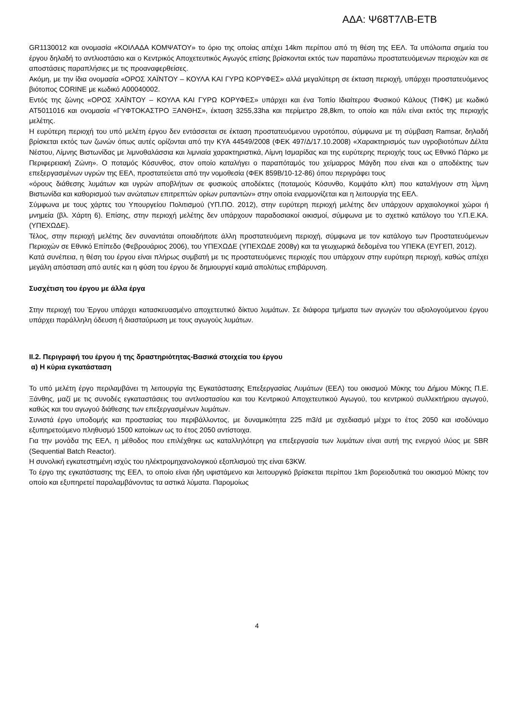ΑΔΑ: Ψ68Τ7ΛΒ-ΕΤΒ
GR1130012 και ονομασία «ΚΟΙΛΑΔΑ ΚΟΜΨΑΤΟΥ» το όριο της οποίας απέχει 14km περίπου από τη θέση της ΕΕΛ. Τα υπόλοιπα σημεία του έργου δηλαδή το αντλιοστάσιο και ο Κεντρικός Αποχετευτικός Αγωγός επίσης βρίσκονται εκτός των παραπάνω προστατευόμενων περιοχών και σε αποστάσεις παραπλήσιες με τις προαναφερθείσες.
Ακόμη, με την ίδια ονομασία «ΟΡΟΣ ΧΑΪΝΤΟΥ – ΚΟΥΛΑ ΚΑΙ ΓΥΡΩ ΚΟΡΥΦΕΣ» αλλά μεγαλύτερη σε έκταση περιοχή, υπάρχει προστατευόμενος βιότοπος CORINE με κωδικό A00040002.
Εντός της ζώνης «ΟΡΟΣ ΧΑΪΝΤΟΥ – ΚΟΥΛΑ ΚΑΙ ΓΥΡΩ ΚΟΡΥΦΕΣ» υπάρχει και ένα Τοπίο Ιδιαίτερου Φυσικού Κάλους (ΤΙΦΚ) με κωδικό AT5011016 και ονομασία «ΓΥΦΤΟΚΑΣΤΡΟ ΞΑΝΘΗΣ», έκταση 3255,33ha και περίμετρο 28,8km, το οποίο και πάλι είναι εκτός της περιοχής μελέτης.
Η ευρύτερη περιοχή του υπό μελέτη έργου δεν εντάσσεται σε έκταση προστατευόμενου υγροτόπου, σύμφωνα με τη σύμβαση Ramsar, δηλαδή βρίσκεται εκτός των ζωνών όπως αυτές ορίζονται από την ΚΥΑ 44549/2008 (ΦΕΚ 497/Δ/17.10.2008) «Χαρακτηρισμός των υγροβιοτόπων Δέλτα Νέστου, Λίμνης Βιστωνίδας με λιμνοθαλάσσια και λιμνιαία χαρακτηριστικά, Λίμνη Ισμαρίδας και της ευρύτερης περιοχής τους ως Εθνικό Πάρκο με Περιφερειακή Ζώνη». Ο ποταμός Κόσυνθος, στον οποίο καταλήγει ο παραπόταμός του χείμαρρος Μάγδη που είναι και ο αποδέκτης των επεξεργασμένων υγρών της ΕΕΛ, προστατεύεται από την νομοθεσία (ΦΕΚ 859Β/10-12-86) όπου περιγράφει τους
«όρους διάθεσης λυμάτων και υγρών αποβλήτων σε φυσικούς αποδέκτες (ποταμούς Κόσυνθο, Κομψάτο κλπ) που καταλήγουν στη λίμνη Βιστωνίδα και καθορισμού των ανώτατων επιτρεπτών ορίων ρυπαντών» στην οποία εναρμονίζεται και η λειτουργία της ΕΕΛ.
Σύμφωνα με τους χάρτες του Υπουργείου Πολιτισμού (ΥΠ.ΠΟ. 2012), στην ευρύτερη περιοχή μελέτης δεν υπάρχουν αρχαιολογικοί χώροι ή μνημεία (βλ. Χάρτη 6). Επίσης, στην περιοχή μελέτης δεν υπάρχουν παραδοσιακοί οικισμοί, σύμφωνα με το σχετικό κατάλογο του Υ.Π.Ε.ΚΑ. (ΥΠΕΧΩΔΕ).
Τέλος, στην περιοχή μελέτης δεν συναντάται οποιαδήποτε άλλη προστατευόμενη περιοχή, σύμφωνα με τον κατάλογο των Προστατευόμενων Περιοχών σε Εθνικό Επίπεδο (Φεβρουάριος 2006), του ΥΠΕΧΩΔΕ (ΥΠΕΧΩΔΕ 2008γ) και τα γεωχωρικά δεδομένα του ΥΠΕΚΑ (ΕΥΓΕΠ, 2012).
Κατά συνέπεια, η θέση του έργου είναι πλήρως συμβατή με τις προστατευόμενες περιοχές που υπάρχουν στην ευρύτερη περιοχή, καθώς απέχει μεγάλη απόσταση από αυτές και η φύση του έργου δε δημιουργεί καμιά απολύτως επιβάρυνση.
Συσχέτιση του έργου με άλλα έργα
Στην περιοχή του Έργου υπάρχει κατασκευασμένο αποχετευτικό δίκτυο λυμάτων. Σε διάφορα τμήματα των αγωγών του αξιολογούμενου έργου υπάρχει παράλληλη όδευση ή διασταύρωση με τους αγωγούς λυμάτων.
ΙΙ.2. Περιγραφή του έργου ή της δραστηριότητας-Βασικά στοιχεία του έργου
α) Η κύρια εγκατάσταση
Το υπό μελέτη έργο περιλαμβάνει τη λειτουργία της Εγκατάστασης Επεξεργασίας Λυμάτων (ΕΕΛ) του οικισμού Μύκης του Δήμου Μύκης Π.Ε. Ξάνθης, μαζί με τις συνοδές εγκαταστάσεις του αντλιοστασίου και του Κεντρικού Αποχετευτικού Αγωγού, του κεντρικού συλλεκτήριου αγωγού, καθώς και του αγωγού διάθεσης των επεξεργασμένων λυμάτων.
Συνιστά έργο υποδομής και προστασίας του περιβάλλοντος, με δυναμικότητα 225 m3/d με σχεδιασμό μέχρι το έτος 2050 και ισοδύναμο εξυπηρετούμενο πληθυσμό 1500 κατοίκων ως το έτος 2050 αντίστοιχα.
Για την μονάδα της ΕΕΛ, η μέθοδος που επιλέχθηκε ως καταλληλότερη για επεξεργασία των λυμάτων είναι αυτή της ενεργού ιλύος με SBR (Sequential Batch Reactor).
Η συνολική εγκατεστημένη ισχύς του ηλέκτρομηχανολογικού εξοπλισμού της είναι 63KW.
Το έργο της εγκατάστασης της ΕΕΛ, το οποίο είναι ήδη υφιστάμενο και λειτουργικό βρίσκεται περίπου 1km βορειοδυτικά του οικισμού Μύκης τον οποίο και εξυπηρετεί παραλαμβάνοντας τα αστικά λύματα. Παρομοίως
4